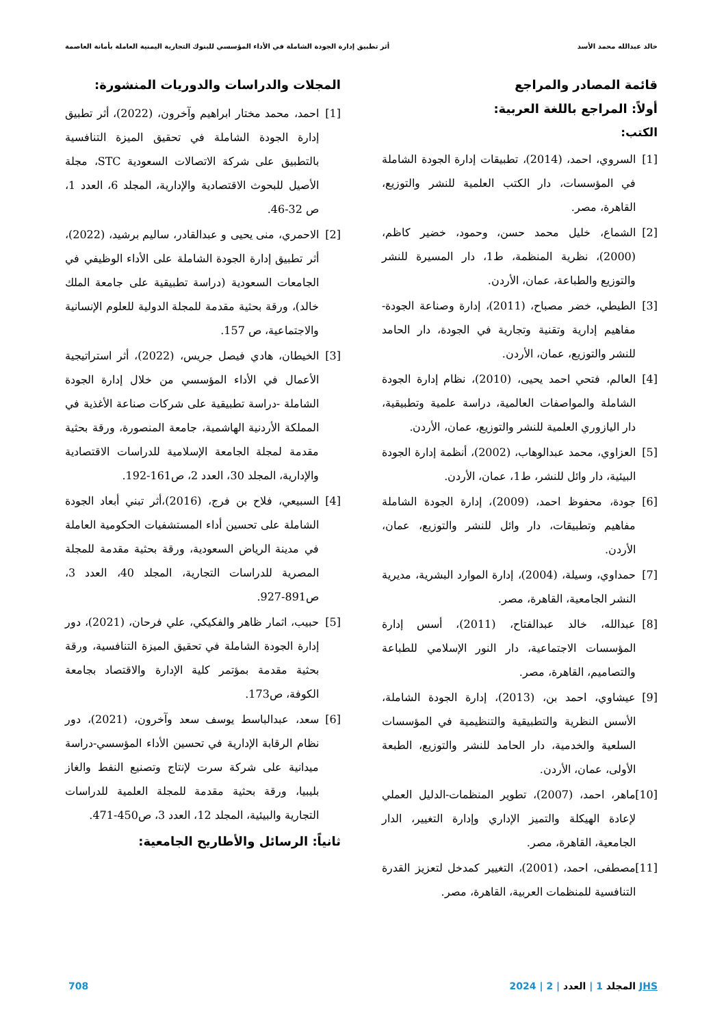خالد عبدالله محمد الأسد أثر تطبيق إدارة الجودة الشاملة في الأداء المؤسسي للبنوك التجارية اليمنية العاملة بأمانة العاصمة
قائمة المصادر والمراجع
أولاً: المراجع باللغة العربية:
الكتب:
[1] السروي، احمد، (2014)، تطبيقات إدارة الجودة الشاملة في المؤسسات، دار الكتب العلمية للنشر والتوزيع، القاهرة، مصر.
[2] الشماع، خليل محمد حسن، وحمود، خضير كاظم، (2000)، نظرية المنظمة، ط1، دار المسيرة للنشر والتوزيع والطباعة، عمان، الأردن.
[3] الطيطي، خضر مصباح، (2011)، إدارة وصناعة الجودة-مفاهيم إدارية وتقنية وتجارية في الجودة، دار الحامد للنشر والتوزيع، عمان، الأردن.
[4] العالم، فتحي احمد يحيى، (2010)، نظام إدارة الجودة الشاملة والمواصفات العالمية، دراسة علمية وتطبيقية، دار اليازوري العلمية للنشر والتوزيع، عمان، الأردن.
[5] العزاوي، محمد عبدالوهاب، (2002)، أنظمة إدارة الجودة البيئية، دار وائل للنشر، ط1، عمان، الأردن.
[6] جودة، محفوظ احمد، (2009)، إدارة الجودة الشاملة مفاهيم وتطبيقات، دار وائل للنشر والتوزيع، عمان، الأردن.
[7] حمداوي، وسيلة، (2004)، إدارة الموارد البشرية، مديرية النشر الجامعية، القاهرة، مصر.
[8] عبدالله، خالد عبدالفتاح، (2011)، أسس إدارة المؤسسات الاجتماعية، دار النور الإسلامي للطباعة والتصاميم، القاهرة، مصر.
[9] عيشاوي، احمد بن، (2013)، إدارة الجودة الشاملة، الأسس النظرية والتطبيقية والتنظيمية في المؤسسات السلعية والخدمية، دار الحامد للنشر والتوزيع، الطبعة الأولى، عمان، الأردن.
[10] ماهر، احمد، (2007)، تطوير المنظمات-الدليل العملي لإعادة الهيكلة والتميز الإداري وإدارة التغيير، الدار الجامعية، القاهرة، مصر.
[11] مصطفى، احمد، (2001)، التغيير كمدخل لتعزيز القدرة التنافسية للمنظمات العربية، القاهرة، مصر.
المجلات والدراسات والدوريات المنشورة:
[1] احمد، محمد مختار ابراهيم وآخرون، (2022)، أثر تطبيق إدارة الجودة الشاملة في تحقيق الميزة التنافسية بالتطبيق على شركة الاتصالات السعودية STC، مجلة الأصيل للبحوث الاقتصادية والإدارية، المجلد 6، العدد 1، ص 32-46.
[2] الاحمري، منى يحيى و عبدالقادر، ساليم برشيد، (2022)، أثر تطبيق إدارة الجودة الشاملة على الأداء الوظيفي في الجامعات السعودية (دراسة تطبيقية على جامعة الملك خالد)، ورقة بحثية مقدمة للمجلة الدولية للعلوم الإنسانية والاجتماعية، ص 157.
[3] الخيطان، هادي فيصل جريس، (2022)، أثر استراتيجية الأعمال في الأداء المؤسسي من خلال إدارة الجودة الشاملة -دراسة تطبيقية على شركات صناعة الأغذية في المملكة الأردنية الهاشمية، جامعة المنصورة، ورقة بحثية مقدمة لمجلة الجامعة الإسلامية للدراسات الاقتصادية والإدارية، المجلد 30، العدد 2، ص161-192.
[4] السبيعي، فلاح بن فرج، (2016)،أثر تبني أبعاد الجودة الشاملة على تحسين أداء المستشفيات الحكومية العاملة في مدينة الرياض السعودية، ورقة بحثية مقدمة للمجلة المصرية للدراسات التجارية، المجلد 40، العدد 3، ص891-927.
[5] حبيب، اثمار ظاهر والفكيكي، علي فرحان، (2021)، دور إدارة الجودة الشاملة في تحقيق الميزة التنافسية، ورقة بحثية مقدمة بمؤتمر كلية الإدارة والاقتصاد بجامعة الكوفة، ص173.
[6] سعد، عبدالباسط يوسف سعد وآخرون، (2021)، دور نظام الرقابة الإدارية في تحسين الأداء المؤسسي-دراسة ميدانية على شركة سرت لإنتاج وتصنيع النفط والغاز بليبيا، ورقة بحثية مقدمة للمجلة العلمية للدراسات التجارية والبيئية، المجلد 12، العدد 3، ص450-471.
ثانياً: الرسائل والأطاريح الجامعية:
JHS المجلد 1 | العدد | 2 | 2024 708